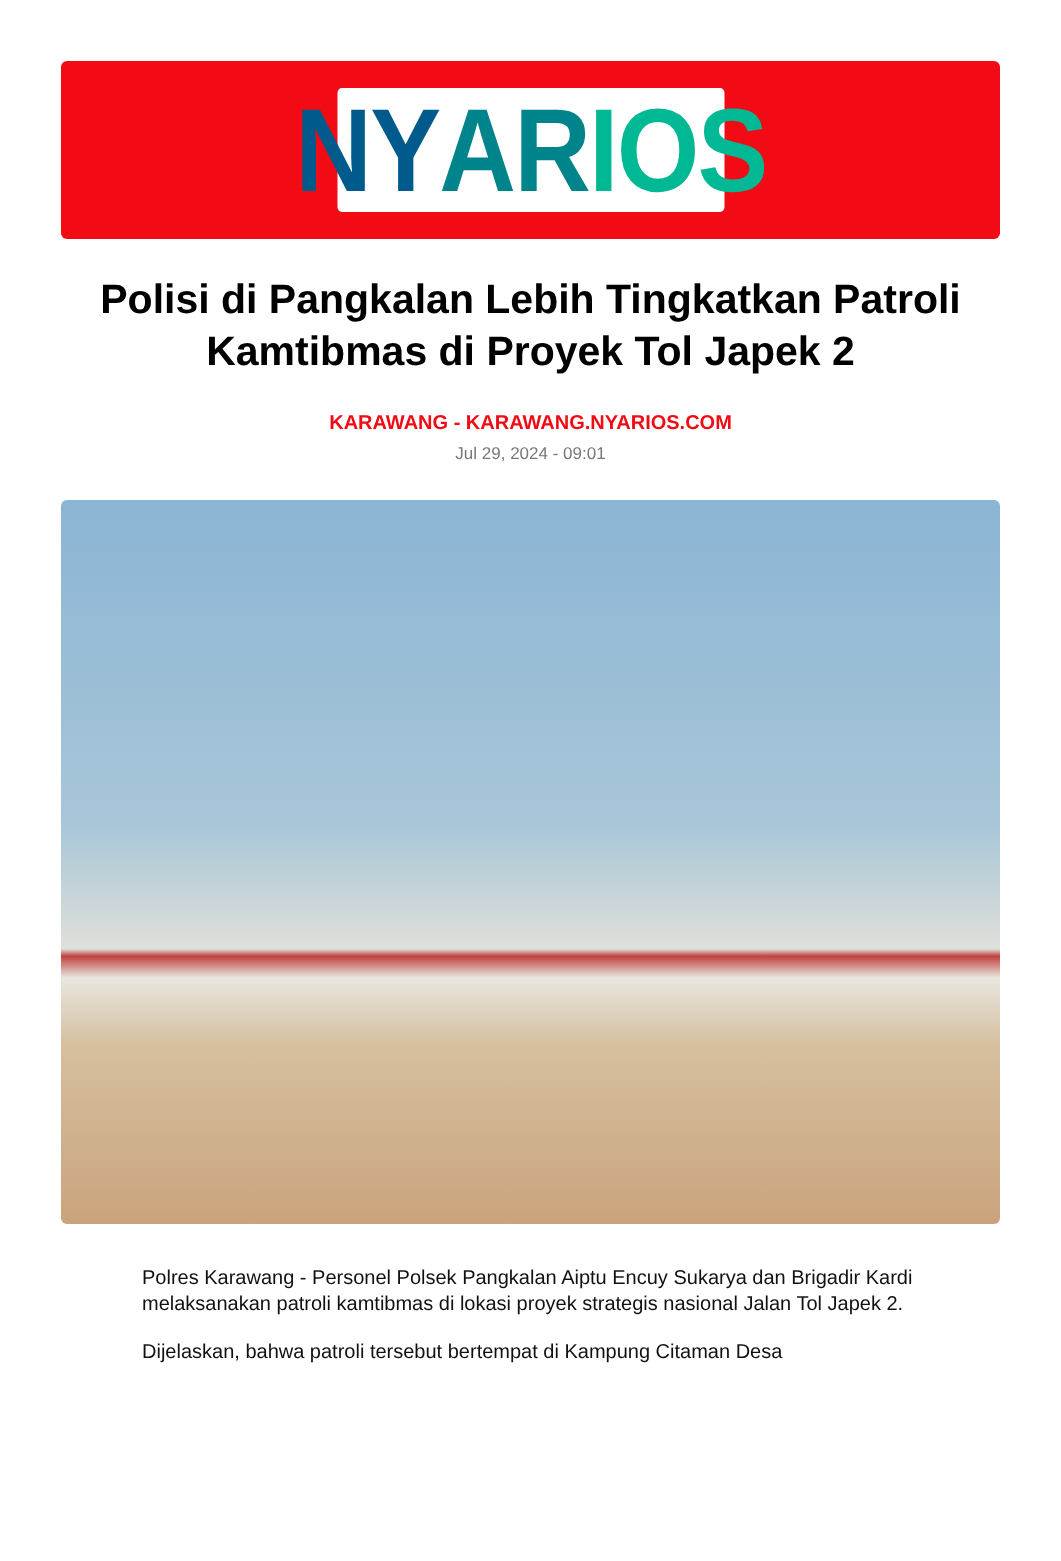NY AR IOS
Polisi di Pangkalan Lebih Tingkatkan Patroli Kamtibmas di Proyek Tol Japek 2
KARAWANG - KARAWANG.NYARIOS.COM
Jul 29, 2024 - 09:01
Polres Karawang - Personel Polsek Pangkalan Aiptu Encuy Sukarya dan Brigadir Kardi melaksanakan patroli kamtibmas di lokasi proyek strategis nasional Jalan Tol Japek 2.
Dijelaskan, bahwa patroli tersebut bertempat di Kampung Citaman Desa